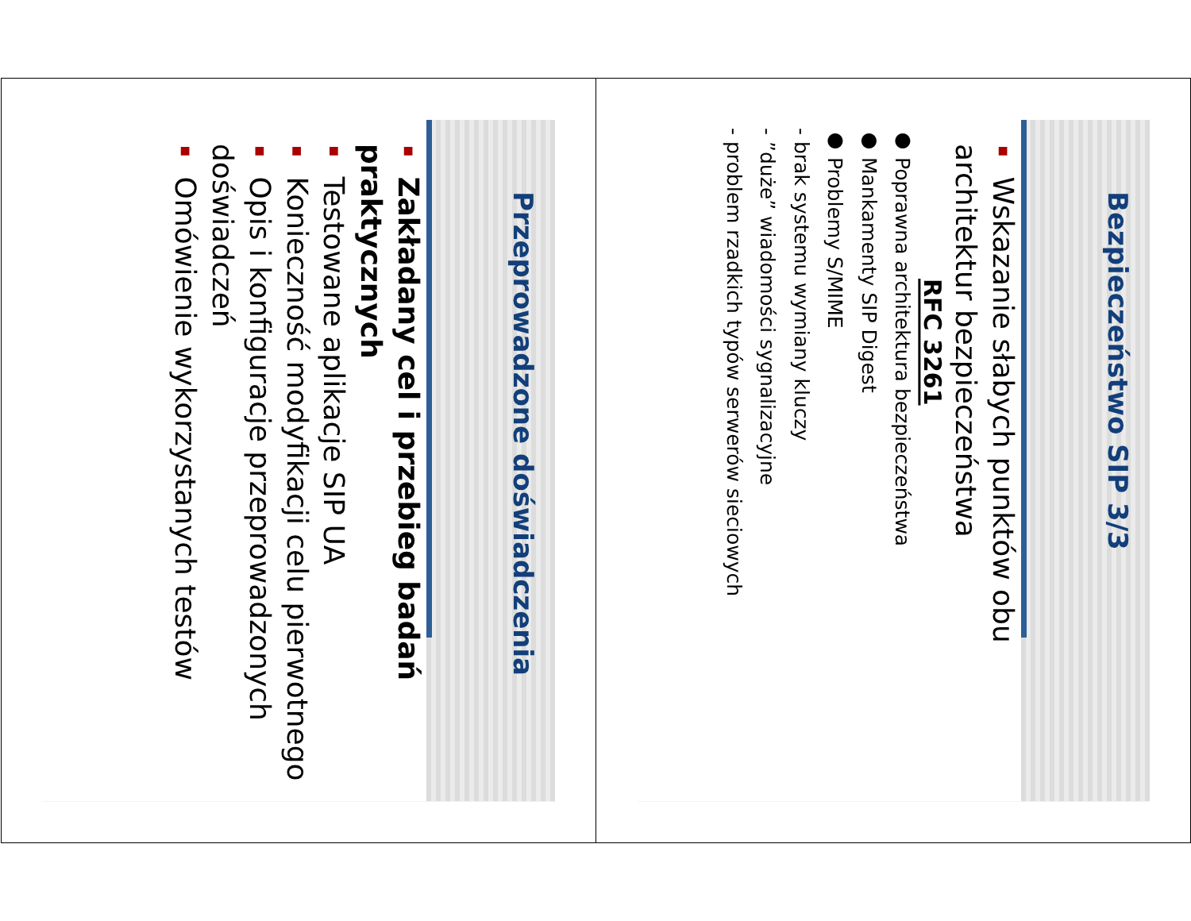Bezpieczeństwo SIP 3/3
■ Wskazanie słabych punktów obu architektur bezpieczeństwa
RFC 3261
● Poprawna architektura bezpieczeństwa
● Mankamenty SIP Digest
● Problemy S/MIME
- brak systemu wymiany kluczy
- ”duże” wiadomości sygnalizacyjne
- problem rzadkich typów serwerów sieciowych
Przeprowadzone doświadczenia
■ Zakładany cel i przebieg badań praktycznych
■ Testowane aplikacje SIP UA
■ Konieczność modyfikacji celu pierwotnego
■ Opis i konfiguracje przeprowadzonych doświadczeń
■ Omówienie wykorzystanych testów